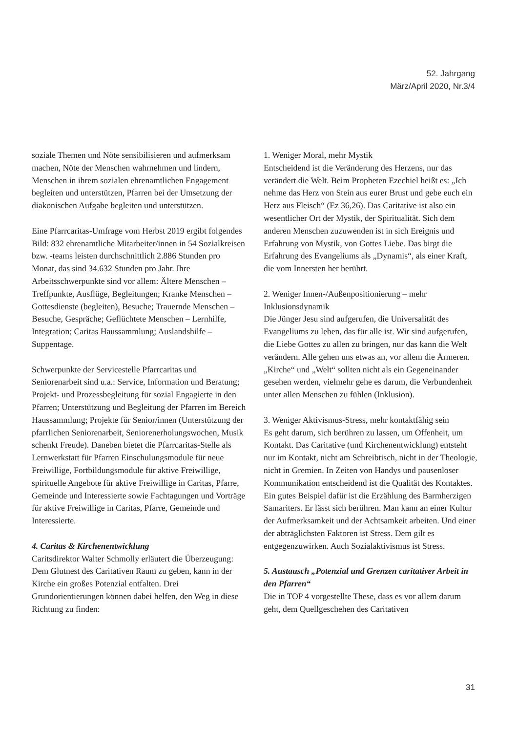52. Jahrgang
März/April 2020, Nr.3/4
soziale Themen und Nöte sensibilisieren und aufmerksam machen, Nöte der Menschen wahrnehmen und lindern, Menschen in ihrem sozialen ehrenamtlichen Engagement begleiten und unterstützen, Pfarren bei der Umsetzung der diakonischen Aufgabe begleiten und unterstützen.
Eine Pfarrcaritas-Umfrage vom Herbst 2019 ergibt folgendes Bild: 832 ehrenamtliche Mitarbeiter/innen in 54 Sozialkreisen bzw. -teams leisten durchschnittlich 2.886 Stunden pro Monat, das sind 34.632 Stunden pro Jahr. Ihre Arbeitsschwerpunkte sind vor allem: Ältere Menschen – Treffpunkte, Ausflüge, Begleitungen; Kranke Menschen – Gottesdienste (begleiten), Besuche; Trauernde Menschen – Besuche, Gespräche; Geflüchtete Menschen – Lernhilfe, Integration; Caritas Haussammlung; Auslandshilfe – Suppentage.
Schwerpunkte der Servicestelle Pfarrcaritas und Seniorenarbeit sind u.a.: Service, Information und Beratung; Projekt- und Prozessbegleitung für sozial Engagierte in den Pfarren; Unterstützung und Begleitung der Pfarren im Bereich Haussammlung; Projekte für Senior/innen (Unterstützung der pfarrlichen Seniorenarbeit, Seniorenerholungswochen, Musik schenkt Freude). Daneben bietet die Pfarrcaritas-Stelle als Lernwerkstatt für Pfarren Einschulungsmodule für neue Freiwillige, Fortbildungsmodule für aktive Freiwillige, spirituelle Angebote für aktive Freiwillige in Caritas, Pfarre, Gemeinde und Interessierte sowie Fachtagungen und Vorträge für aktive Freiwillige in Caritas, Pfarre, Gemeinde und Interessierte.
4. Caritas & Kirchenentwicklung
Caritsdirektor Walter Schmolly erläutert die Überzeugung: Dem Glutnest des Caritativen Raum zu geben, kann in der Kirche ein großes Potenzial entfalten. Drei Grundorientierungen können dabei helfen, den Weg in diese Richtung zu finden:
1. Weniger Moral, mehr Mystik
Entscheidend ist die Veränderung des Herzens, nur das verändert die Welt. Beim Propheten Ezechiel heißt es: „Ich nehme das Herz von Stein aus eurer Brust und gebe euch ein Herz aus Fleisch“ (Ez 36,26). Das Caritative ist also ein wesentlicher Ort der Mystik, der Spiritualität. Sich dem anderen Menschen zuzuwenden ist in sich Ereignis und Erfahrung von Mystik, von Gottes Liebe. Das birgt die Erfahrung des Evangeliums als „Dynamis“, als einer Kraft, die vom Innersten her berührt.
2. Weniger Innen-/Außenpositionierung – mehr Inklusionsdynamik
Die Jünger Jesu sind aufgerufen, die Universalität des Evangeliums zu leben, das für alle ist. Wir sind aufgerufen, die Liebe Gottes zu allen zu bringen, nur das kann die Welt verändern. Alle gehen uns etwas an, vor allem die Ärmeren. „Kirche“ und „Welt“ sollten nicht als ein Gegeneinander gesehen werden, vielmehr gehe es darum, die Verbundenheit unter allen Menschen zu fühlen (Inklusion).
3. Weniger Aktivismus-Stress, mehr kontaktfähig sein
Es geht darum, sich berühren zu lassen, um Offenheit, um Kontakt. Das Caritative (und Kirchenentwicklung) entsteht nur im Kontakt, nicht am Schreibtisch, nicht in der Theologie, nicht in Gremien. In Zeiten von Handys und pausenloser Kommunikation entscheidend ist die Qualität des Kontaktes. Ein gutes Beispiel dafür ist die Erzählung des Barmherzigen Samariters. Er lässt sich berühren. Man kann an einer Kultur der Aufmerksamkeit und der Achtsamkeit arbeiten. Und einer der abträglichsten Faktoren ist Stress. Dem gilt es entgegenzuwirken. Auch Sozialaktivismus ist Stress.
5. Austausch „Potenzial und Grenzen caritativer Arbeit in den Pfarren“
Die in TOP 4 vorgestellte These, dass es vor allem darum geht, dem Quellgeschehen des Caritativen
31